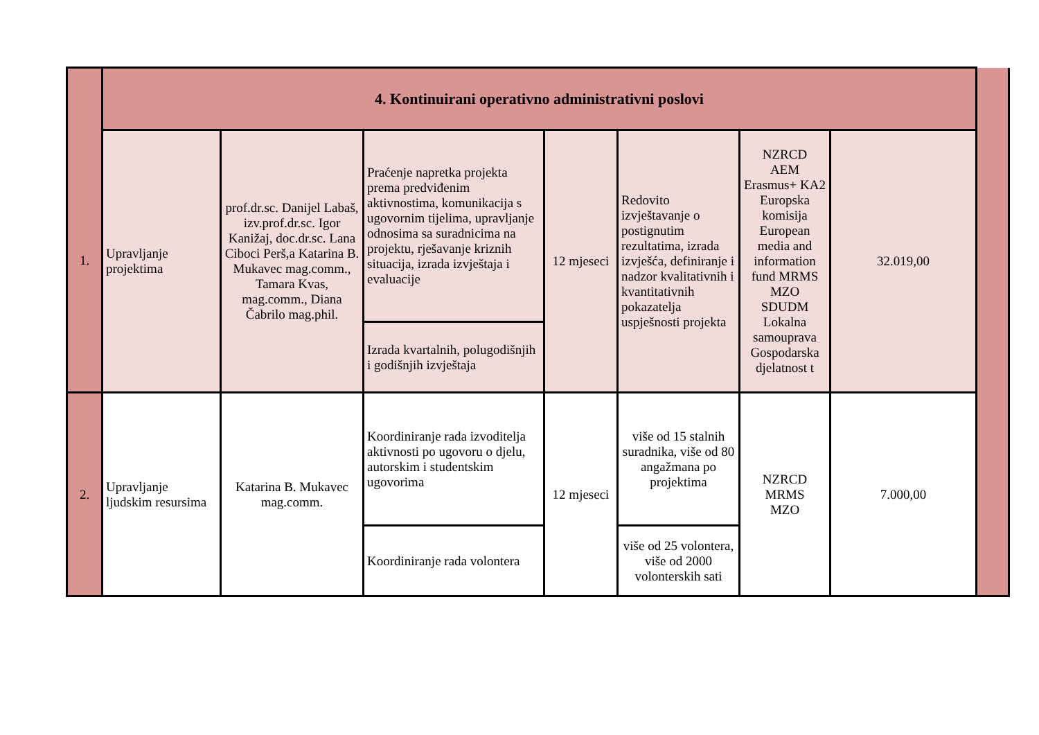| | 4. Kontinuirani operativno administrativni poslovi | | | | | | | |
| 1. | Upravljanje projektima | prof.dr.sc. Danijel Labaš, izv.prof.dr.sc. Igor Kanižaj, doc.dr.sc. Lana Ciboci Perš,a Katarina B. Mukavec mag.comm., Tamara Kvas, mag.comm., Diana Čabrilo mag.phil. | Praćenje napretka projekta prema predviđenim aktivnostima, komunikacija s ugovornim tijelima, upravljanje odnosima sa suradnicima na projektu, rješavanje kriznih situacija, izrada izvještaja i evaluacije | 12 mjeseci | Redovito izvještavanje o postignutim rezultatima, izrada izvješća, definiranje i nadzor kvalitativnih i kvantitativnih pokazatelja uspješnosti projekta | NZRCD AEM Erasmus+ KA2 Europska komisija European media and information fund MRMS MZO SDUDM Lokalna samouprava Gospodarska djelatnost t | 32.019,00 | |
| | | | Izrada kvartalnih, polugodišnjih i godišnjih izvještaja | | | | | |
| 2. | Upravljanje ljudskim resursima | Katarina B. Mukavec mag.comm. | Koordiniranje rada izvoditelja aktivnosti po ugovoru o djelu, autorskim i studentskim ugovorima | 12 mjeseci | više od 15 stalnih suradnika, više od 80 angažmana po projektima | NZRCD MRMS MZO | 7.000,00 | |
| | | | Koordiniranje rada volontera | | više od 25 volontera, više od 2000 volonterskih sati | | | |